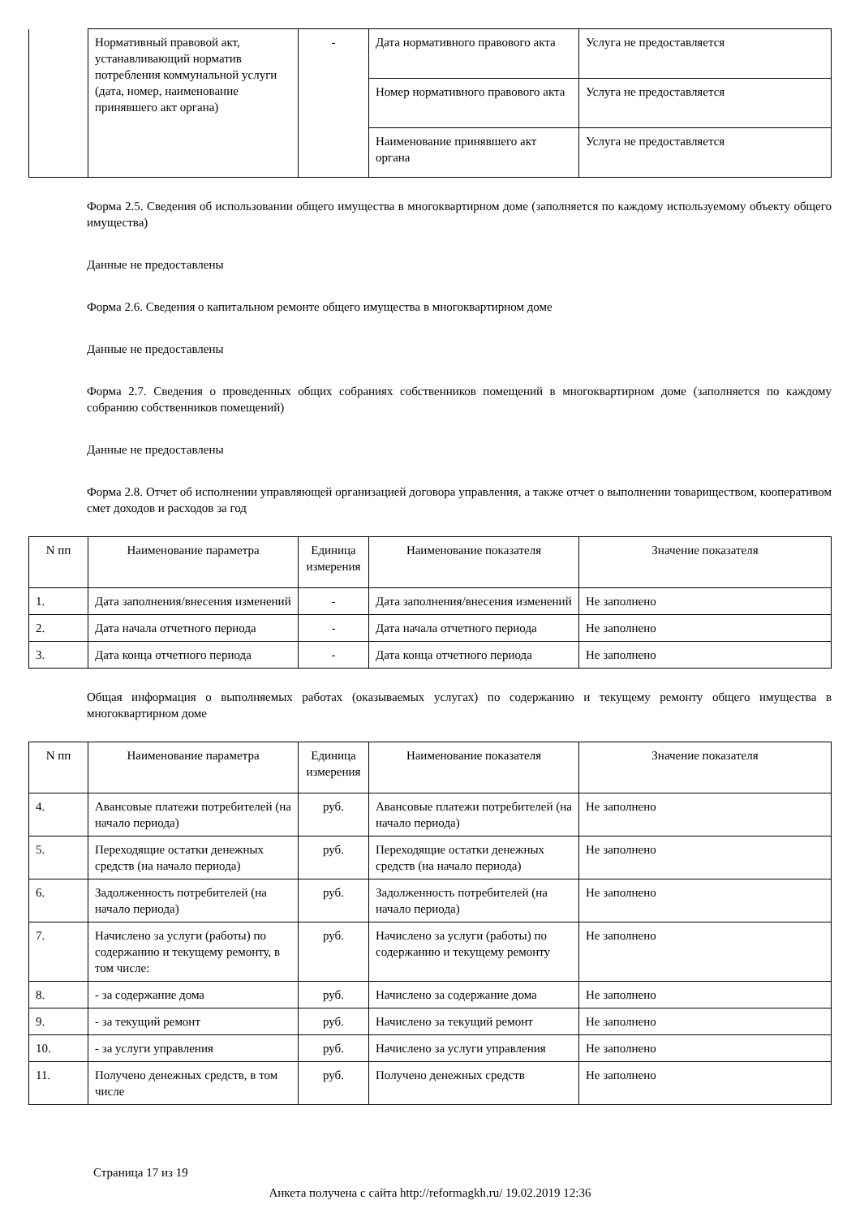| | Нормативный правовой акт, устанавливающий норматив потребления коммунальной услуги (дата, номер, наименование принявшего акт органа) | - | Дата нормативного правового акта | Услуга не предоставляется |
| | | | Номер нормативного правового акта | Услуга не предоставляется |
| | | | Наименование принявшего акт органа | Услуга не предоставляется |
Форма 2.5. Сведения об использовании общего имущества в многоквартирном доме (заполняется по каждому используемому объекту общего имущества)
Данные не предоставлены
Форма 2.6. Сведения о капитальном ремонте общего имущества в многоквартирном доме
Данные не предоставлены
Форма 2.7. Сведения о проведенных общих собраниях собственников помещений в многоквартирном доме (заполняется по каждому собранию собственников помещений)
Данные не предоставлены
Форма 2.8. Отчет об исполнении управляющей организацией договора управления, а также отчет о выполнении товариществом, кооперативом смет доходов и расходов за год
| N пп | Наименование параметра | Единица измерения | Наименование показателя | Значение показателя |
| --- | --- | --- | --- | --- |
| 1. | Дата заполнения/внесения изменений | - | Дата заполнения/внесения изменений | Не заполнено |
| 2. | Дата начала отчетного периода | - | Дата начала отчетного периода | Не заполнено |
| 3. | Дата конца отчетного периода | - | Дата конца отчетного периода | Не заполнено |
Общая информация о выполняемых работах (оказываемых услугах) по содержанию и текущему ремонту общего имущества в многоквартирном доме
| N пп | Наименование параметра | Единица измерения | Наименование показателя | Значение показателя |
| --- | --- | --- | --- | --- |
| 4. | Авансовые платежи потребителей (на начало периода) | руб. | Авансовые платежи потребителей (на начало периода) | Не заполнено |
| 5. | Переходящие остатки денежных средств (на начало периода) | руб. | Переходящие остатки денежных средств (на начало периода) | Не заполнено |
| 6. | Задолженность потребителей (на начало периода) | руб. | Задолженность потребителей (на начало периода) | Не заполнено |
| 7. | Начислено за услуги (работы) по содержанию и текущему ремонту, в том числе: | руб. | Начислено за услуги (работы) по содержанию и текущему ремонту | Не заполнено |
| 8. | - за содержание дома | руб. | Начислено за содержание дома | Не заполнено |
| 9. | - за текущий ремонт | руб. | Начислено за текущий ремонт | Не заполнено |
| 10. | - за услуги управления | руб. | Начислено за услуги управления | Не заполнено |
| 11. | Получено денежных средств, в том числе | руб. | Получено денежных средств | Не заполнено |
Страница 17 из 19
Анкета получена с сайта http://reformagkh.ru/ 19.02.2019 12:36